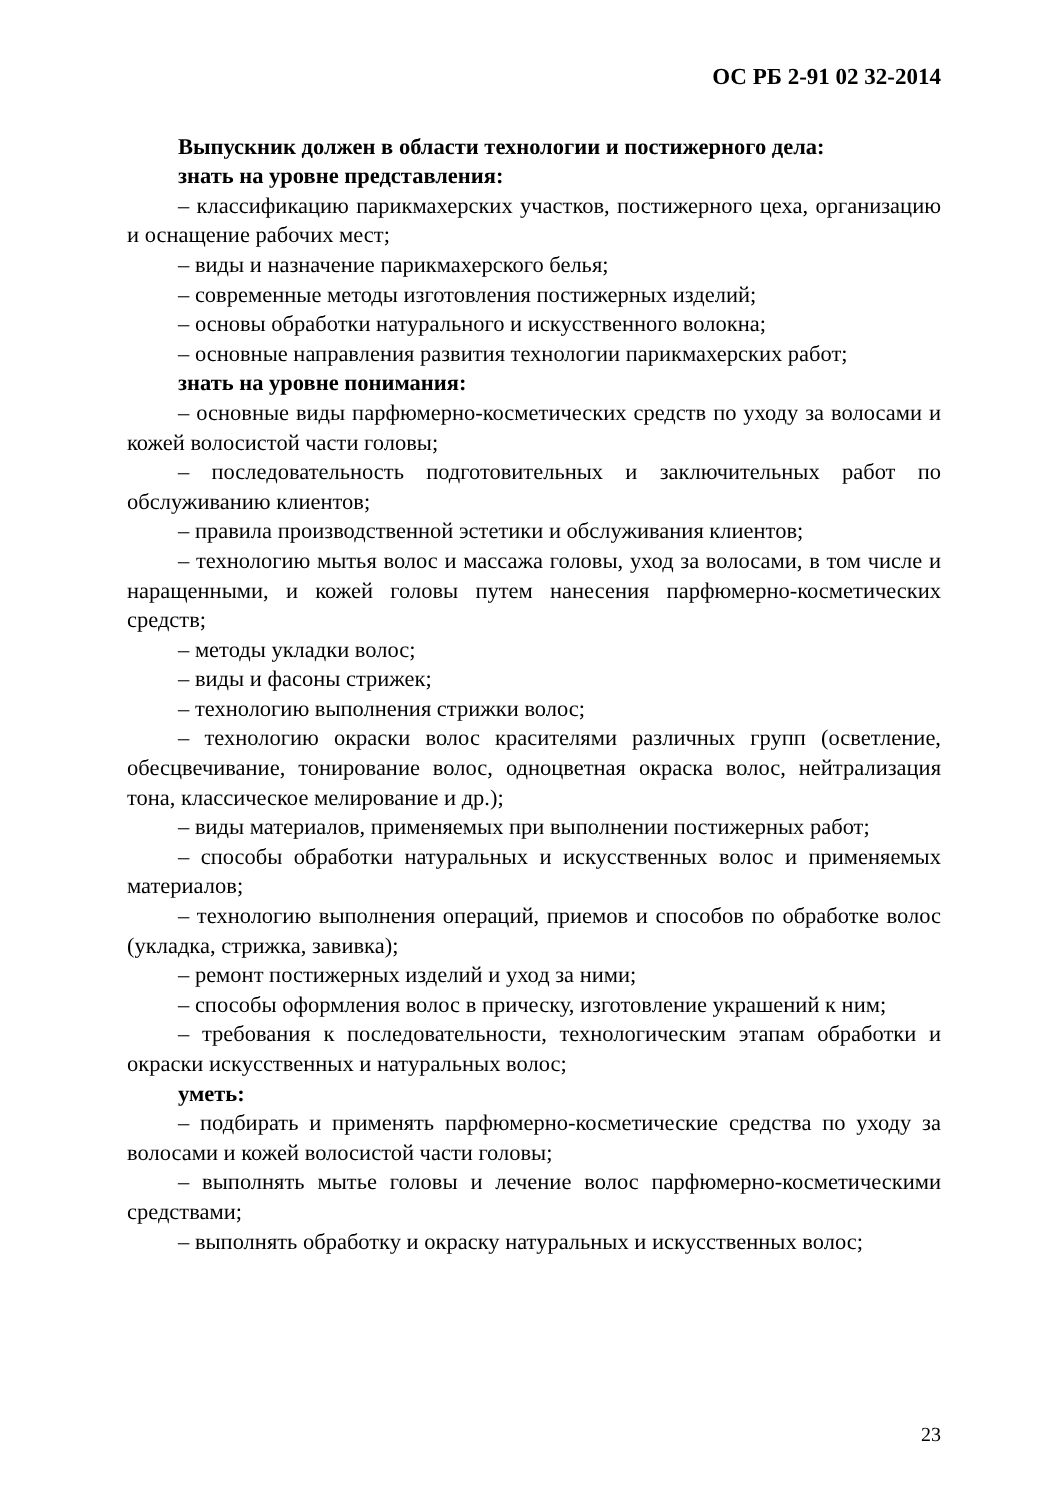ОС РБ 2-91 02 32-2014
Выпускник должен в области технологии и постижерного дела:
знать на уровне представления:
– классификацию парикмахерских участков, постижерного цеха, организацию и оснащение рабочих мест;
– виды и назначение парикмахерского белья;
– современные методы изготовления постижерных изделий;
– основы обработки натурального и искусственного волокна;
– основные направления развития технологии парикмахерских работ;
знать на уровне понимания:
– основные виды парфюмерно-косметических средств по уходу за волосами и кожей волосистой части головы;
– последовательность подготовительных и заключительных работ по обслуживанию клиентов;
– правила производственной эстетики и обслуживания клиентов;
– технологию мытья волос и массажа головы, уход за волосами, в том числе и наращенными, и кожей головы путем нанесения парфюмерно-косметических средств;
– методы укладки волос;
– виды и фасоны стрижек;
– технологию выполнения стрижки волос;
– технологию окраски волос красителями различных групп (осветление, обесцвечивание, тонирование волос, одноцветная окраска волос, нейтрализация тона, классическое мелирование и др.);
– виды материалов, применяемых при выполнении постижерных работ;
– способы обработки натуральных и искусственных волос и применяемых материалов;
– технологию выполнения операций, приемов и способов по обработке волос (укладка, стрижка, завивка);
– ремонт постижерных изделий и уход за ними;
– способы оформления волос в прическу, изготовление украшений к ним;
– требования к последовательности, технологическим этапам обработки и окраски искусственных и натуральных волос;
уметь:
– подбирать и применять парфюмерно-косметические средства по уходу за волосами и кожей волосистой части головы;
– выполнять мытье головы и лечение волос парфюмерно-косметическими средствами;
– выполнять обработку и окраску натуральных и искусственных волос;
23